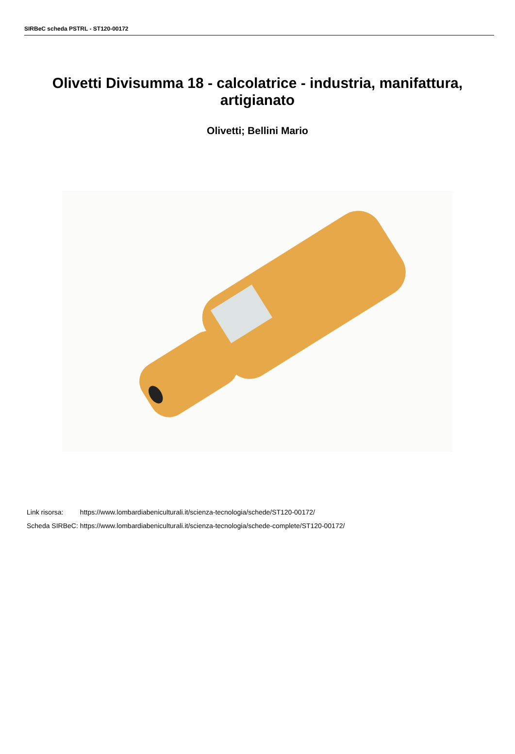SIRBeC scheda PSTRL - ST120-00172
Olivetti Divisumma 18 - calcolatrice - industria, manifattura, artigianato
Olivetti; Bellini Mario
| Link risorsa: | https://www.lombardiabeniculturali.it/scienza-tecnologia/schede/ST120-00172/ |
| Scheda SIRBeC: | https://www.lombardiabeniculturali.it/scienza-tecnologia/schede-complete/ST120-00172/ |